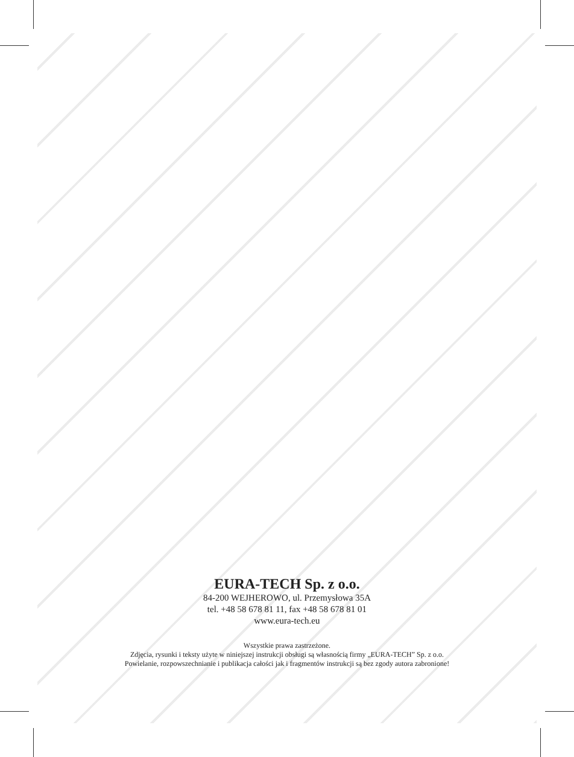EURA-TECH Sp. z o.o.
84-200 WEJHEROWO, ul. Przemysłowa 35A
tel. +48 58 678 81 11, fax +48 58 678 81 01
www.eura-tech.eu
Wszystkie prawa zastrzeżone.
Zdjęcia, rysunki i teksty użyte w niniejszej instrukcji obsługi są własnością firmy „EURA-TECH” Sp. z o.o.
Powielanie, rozpowszechnianie i publikacja całości jak i fragmentów instrukcji są bez zgody autora zabronione!